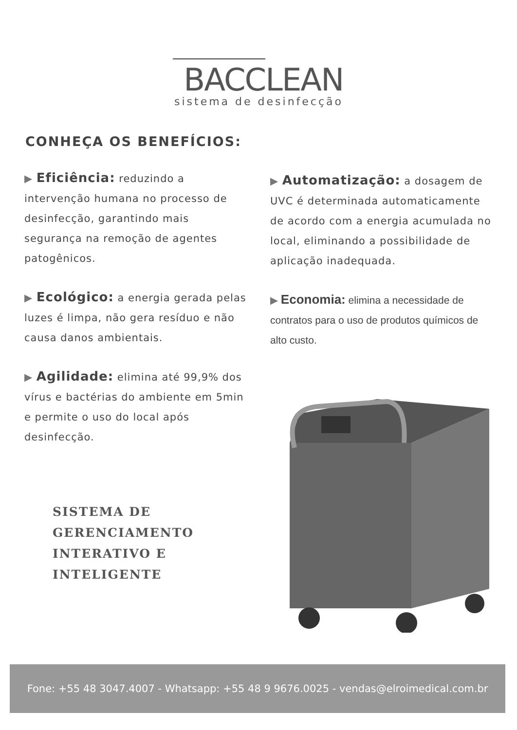BACCLEAN
sistema de desinfecção
CONHEÇA OS BENEFÍCIOS:
▶ Eficiência: reduzindo a intervenção humana no processo de desinfecção, garantindo mais segurança na remoção de agentes patogênicos.
▶ Ecológico: a energia gerada pelas luzes é limpa, não gera resíduo e não causa danos ambientais.
▶ Agilidade: elimina até 99,9% dos vírus e bactérias do ambiente em 5min e permite o uso do local após desinfecção.
▶ Automatização: a dosagem de UVC é determinada automaticamente de acordo com a energia acumulada no local, eliminando a possibilidade de aplicação inadequada.
▶ Economia: elimina a necessidade de contratos para o uso de produtos químicos de alto custo.
SISTEMA DE
GERENCIAMENTO
INTERATIVO E
INTELIGENTE
Fone: +55 48 3047.4007 - Whatsapp: +55 48 9 9676.0025 - vendas@elroimedical.com.br